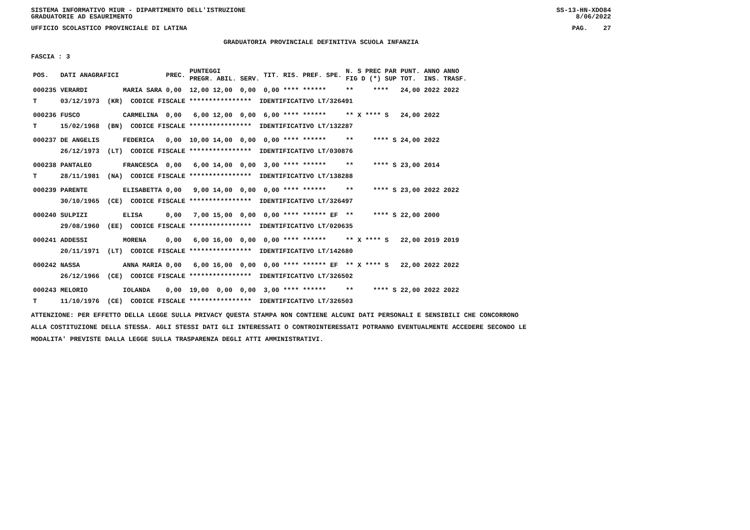SISTEMA INFORMATIVO MIUR - DIPARTIMENTO DELL'ISTRUZIONE
GRADUATORIE AD ESAURIMENTO SS-13-HN-XDO84
8/06/2022
UFFICIO SCOLASTICO PROVINCIALE DI LATINA PAG. 27
GRADUATORIA PROVINCIALE DEFINITIVA SCUOLA INFANZIA
FASCIA : 3
| POS. | DATI ANAGRAFICI | | PREC. | PUNTEGGI PREGR. ABIL. SERV. | TIT. | RIS. PREF. SPE. | N. S PREC PAR FIG D (*) SUP | PUNT. TOT. | ANNO ANNO INS. TRASF. |
| --- | --- | --- | --- | --- | --- | --- | --- | --- | --- |
| 000235 | VERARDI | MARIA SARA | 0,00 | 12,00 12,00 0,00 | 0,00 | **** ****** | ** **** | 24,00 | 2022 2022 |
| T | 03/12/1973 (KR) CODICE FISCALE **************** IDENTIFICATIVO LT/326491 | | | | | | | | |
| 000236 | FUSCO | CARMELINA | 0,00 | 6,00 12,00 0,00 | 6,00 | **** ****** | ** X **** S | 24,00 | 2022 |
| T | 15/02/1968 (BN) CODICE FISCALE **************** IDENTIFICATIVO LT/132287 | | | | | | | | |
| 000237 | DE ANGELIS | FEDERICA | 0,00 | 10,00 14,00 0,00 | 0,00 | **** ****** | ** **** S | 24,00 | 2022 |
| | 26/12/1973 (LT) CODICE FISCALE **************** IDENTIFICATIVO LT/030876 | | | | | | | | |
| 000238 | PANTALEO | FRANCESCA | 0,00 | 6,00 14,00 0,00 | 3,00 | **** ****** | ** **** S | 23,00 | 2014 |
| T | 28/11/1981 (NA) CODICE FISCALE **************** IDENTIFICATIVO LT/138288 | | | | | | | | |
| 000239 | PARENTE | ELISABETTA | 0,00 | 9,00 14,00 0,00 | 0,00 | **** ****** | ** **** S | 23,00 | 2022 2022 |
| | 30/10/1965 (CE) CODICE FISCALE **************** IDENTIFICATIVO LT/326497 | | | | | | | | |
| 000240 | SULPIZI | ELISA | 0,00 | 7,00 15,00 0,00 | 0,00 | **** ****** EF | ** **** S | 22,00 | 2000 |
| | 29/08/1960 (EE) CODICE FISCALE **************** IDENTIFICATIVO LT/020635 | | | | | | | | |
| 000241 | ADDESSI | MORENA | 0,00 | 6,00 16,00 0,00 | 0,00 | **** ****** | ** X **** S | 22,00 | 2019 2019 |
| | 20/11/1971 (LT) CODICE FISCALE **************** IDENTIFICATIVO LT/142680 | | | | | | | | |
| 000242 | NASSA | ANNA MARIA | 0,00 | 6,00 16,00 0,00 | 0,00 | **** ****** EF | ** X **** S | 22,00 | 2022 2022 |
| | 26/12/1966 (CE) CODICE FISCALE **************** IDENTIFICATIVO LT/326502 | | | | | | | | |
| 000243 | MELORIO | IOLANDA | 0,00 | 19,00 0,00 0,00 | 3,00 | **** ****** | ** **** S | 22,00 | 2022 2022 |
| T | 11/10/1976 (CE) CODICE FISCALE **************** IDENTIFICATIVO LT/326503 | | | | | | | | |
ATTENZIONE: PER EFFETTO DELLA LEGGE SULLA PRIVACY QUESTA STAMPA NON CONTIENE ALCUNI DATI PERSONALI E SENSIBILI CHE CONCORRONO
ALLA COSTITUZIONE DELLA STESSA. AGLI STESSI DATI GLI INTERESSATI O CONTROINTERESSATI POTRANNO EVENTUALMENTE ACCEDERE SECONDO LE
MODALITA' PREVISTE DALLA LEGGE SULLA TRASPARENZA DEGLI ATTI AMMINISTRATIVI.